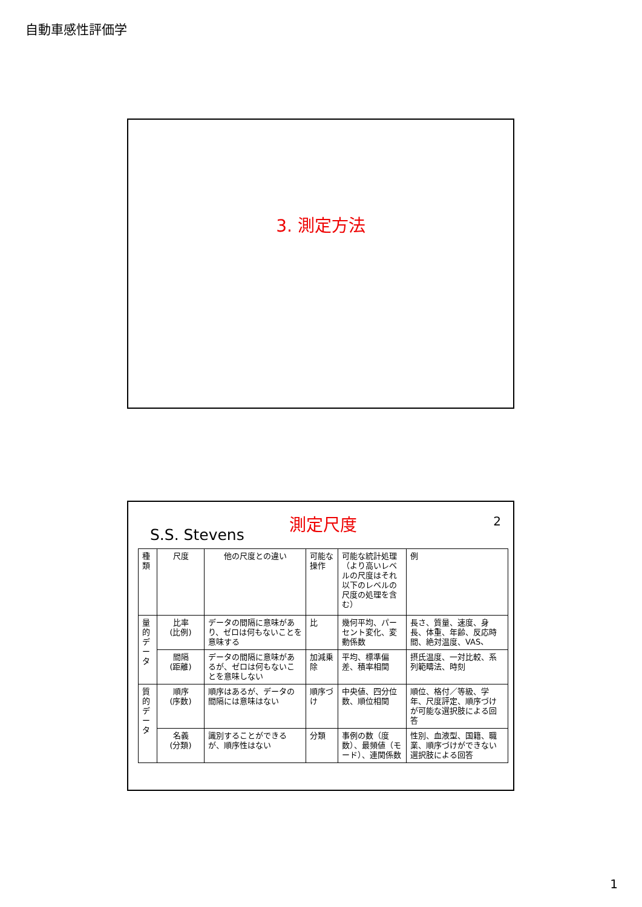自動車感性評価学
3. 測定方法
2
測定尺度
S.S. Stevens
| 種類 | 尺度 | 他の尺度との違い | 可能な操作 | 可能な統計処理（より高いレベルの尺度はそれ以下のレベルの尺度の処理を含む） | 例 |
| 量的データ | 比率 (比例) | データの間隔に意味があり、ゼロは何もないことを意味する | 比 | 幾何平均、パーセント変化、変動係数 | 長さ、質量、速度、身長、体重、年齢、反応時間、絶対温度、VAS、 |
| | 間隔 (距離) | データの間隔に意味があるが、ゼロは何もないことを意味しない | 加減乗除 | 平均、標準偏差、積率相関 | 摂氏温度、一対比較、系列範疇法、時刻 |
| 質的データ | 順序 (序数) | 順序はあるが、データの間隔には意味はない | 順序づけ | 中央値、四分位数、順位相関 | 順位、格付／等級、学年、尺度評定、順序づけが可能な選択肢による回答 |
| | 名義 (分類) | 識別することができるが、順序性はない | 分類 | 事例の数（度数）、最頻値（モード）、連関係数 | 性別、血液型、国籍、職業、順序づけができない選択肢による回答 |
1